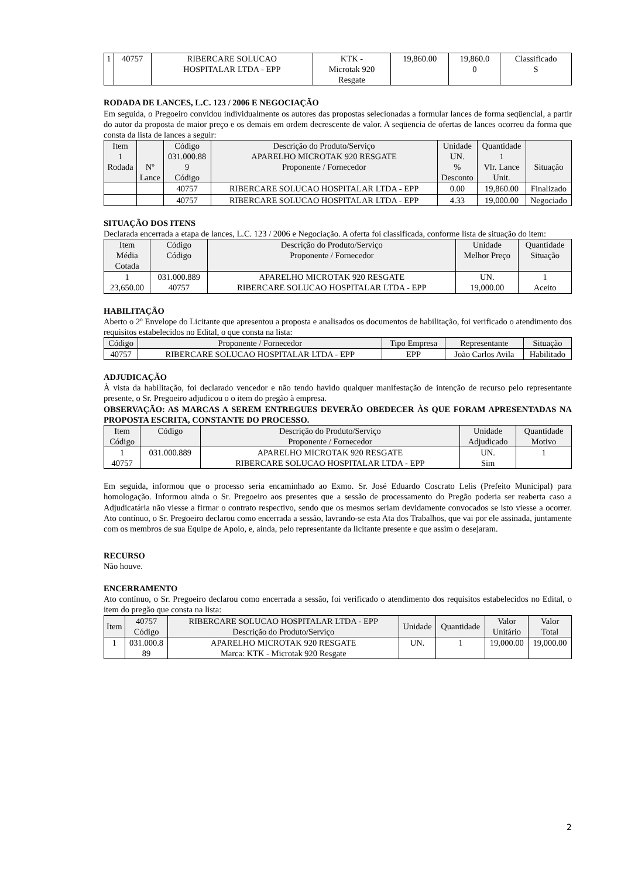| 1 | 40757 | RIBERCARE SOLUCAO HOSPITALAR LTDA - EPP | KTK - Microtak 920 Resgate | 19,860.00 | 19,860.0 0 | Classificado S |
RODADA DE LANCES, L.C. 123 / 2006 E NEGOCIAÇÃO
Em seguida, o Pregoeiro convidou individualmente os autores das propostas selecionadas a formular lances de forma seqüencial, a partir do autor da proposta de maior preço e os demais em ordem decrescente de valor. A seqüencia de ofertas de lances ocorreu da forma que consta da lista de lances a seguir:
| Item 1 Rodada | Nº Lance | Código 031.000.88 9 Código | Descrição do Produto/Serviço APARELHO MICROTAK 920 RESGATE Proponente / Fornecedor | Unidade UN. % Desconto | Quantidade 1 Vlr. Lance Unit. | Situação |
| --- | --- | --- | --- | --- | --- | --- |
| | | 40757 | RIBERCARE SOLUCAO HOSPITALAR LTDA - EPP | 0.00 | 19,860.00 | Finalizado |
| | | 40757 | RIBERCARE SOLUCAO HOSPITALAR LTDA - EPP | 4.33 | 19,000.00 | Negociado |
SITUAÇÃO DOS ITENS
Declarada encerrada a etapa de lances, L.C. 123 / 2006 e Negociação. A oferta foi classificada, conforme lista de situação do item:
| Item Média Cotada | Código Código | Descrição do Produto/Serviço Proponente / Fornecedor | Unidade Melhor Preço | Quantidade Situação |
| --- | --- | --- | --- | --- |
| 1 23,650.00 | 031.000.889 40757 | APARELHO MICROTAK 920 RESGATE RIBERCARE SOLUCAO HOSPITALAR LTDA - EPP | UN. 19,000.00 | 1 Aceito |
HABILITAÇÃO
Aberto o 2º Envelope do Licitante que apresentou a proposta e analisados os documentos de habilitação, foi verificado o atendimento dos requisitos estabelecidos no Edital, o que consta na lista:
| Código | Proponente / Fornecedor | Tipo Empresa | Representante | Situação |
| --- | --- | --- | --- | --- |
| 40757 | RIBERCARE SOLUCAO HOSPITALAR LTDA - EPP | EPP | João Carlos Avila | Habilitado |
ADJUDICAÇÃO
À vista da habilitação, foi declarado vencedor e não tendo havido qualquer manifestação de intenção de recurso pelo representante presente, o Sr. Pregoeiro adjudicou o o item do pregão à empresa.
OBSERVAÇÃO: AS MARCAS A SEREM ENTREGUES DEVERÃO OBEDECER ÀS QUE FORAM APRESENTADAS NA PROPOSTA ESCRITA, CONSTANTE DO PROCESSO.
| Item Código | Código | Descrição do Produto/Serviço Proponente / Fornecedor | Unidade Adjudicado | Quantidade Motivo |
| --- | --- | --- | --- | --- |
| 1 40757 | 031.000.889 | APARELHO MICROTAK 920 RESGATE RIBERCARE SOLUCAO HOSPITALAR LTDA - EPP | UN. Sim | 1 |
Em seguida, informou que o processo seria encaminhado ao Exmo. Sr. José Eduardo Coscrato Lelis (Prefeito Municipal) para homologação. Informou ainda o Sr. Pregoeiro aos presentes que a sessão de processamento do Pregão poderia ser reaberta caso a Adjudicatária não viesse a firmar o contrato respectivo, sendo que os mesmos seriam devidamente convocados se isto viesse a ocorrer. Ato contínuo, o Sr. Pregoeiro declarou como encerrada a sessão, lavrando-se esta Ata dos Trabalhos, que vai por ele assinada, juntamente com os membros de sua Equipe de Apoio, e, ainda, pelo representante da licitante presente e que assim o desejaram.
RECURSO
Não houve.
ENCERRAMENTO
Ato contínuo, o Sr. Pregoeiro declarou como encerrada a sessão, foi verificado o atendimento dos requisitos estabelecidos no Edital, o item do pregão que consta na lista:
| Item | 40757 Código | RIBERCARE SOLUCAO HOSPITALAR LTDA - EPP Descrição do Produto/Serviço | Unidade | Quantidade | Valor Unitário | Valor Total |
| --- | --- | --- | --- | --- | --- | --- |
| 1 | 031.000.8 89 | APARELHO MICROTAK 920 RESGATE Marca: KTK - Microtak 920 Resgate | UN. | 1 | 19,000.00 | 19,000.00 |
2